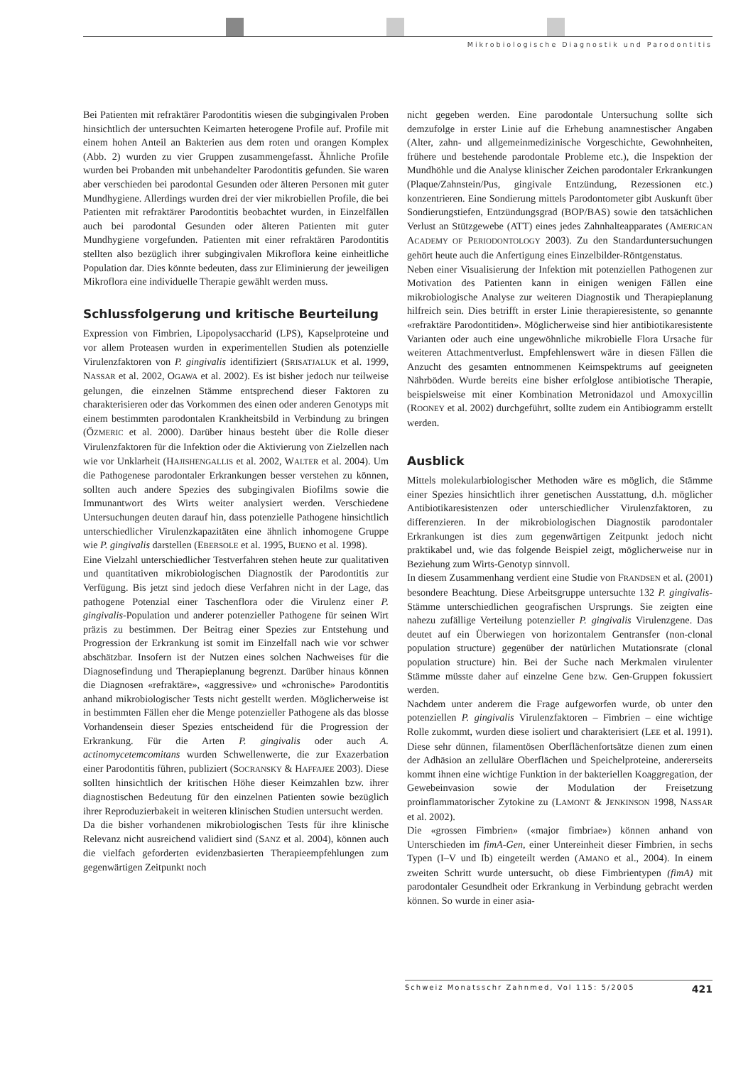Mikrobiologische Diagnostik und Parodontitis
Bei Patienten mit refraktärer Parodontitis wiesen die subgingivalen Proben hinsichtlich der untersuchten Keimarten heterogene Profile auf. Profile mit einem hohen Anteil an Bakterien aus dem roten und orangen Komplex (Abb. 2) wurden zu vier Gruppen zusammengefasst. Ähnliche Profile wurden bei Probanden mit unbehandelter Parodontitis gefunden. Sie waren aber verschieden bei parodontal Gesunden oder älteren Personen mit guter Mundhygiene. Allerdings wurden drei der vier mikrobiellen Profile, die bei Patienten mit refraktärer Parodontitis beobachtet wurden, in Einzelfällen auch bei parodontal Gesunden oder älteren Patienten mit guter Mundhygiene vorgefunden. Patienten mit einer refraktären Parodontitis stellten also bezüglich ihrer subgingivalen Mikroflora keine einheitliche Population dar. Dies könnte bedeuten, dass zur Eliminierung der jeweiligen Mikroflora eine individuelle Therapie gewählt werden muss.
Schlussfolgerung und kritische Beurteilung
Expression von Fimbrien, Lipopolysaccharid (LPS), Kapselproteine und vor allem Proteasen wurden in experimentellen Studien als potenzielle Virulenzfaktoren von P. gingivalis identifiziert (SRISATJALUK et al. 1999, NASSAR et al. 2002, OGAWA et al. 2002). Es ist bisher jedoch nur teilweise gelungen, die einzelnen Stämme entsprechend dieser Faktoren zu charakterisieren oder das Vorkommen des einen oder anderen Genotyps mit einem bestimmten parodontalen Krankheitsbild in Verbindung zu bringen (ÖZMERIC et al. 2000). Darüber hinaus besteht über die Rolle dieser Virulenzfaktoren für die Infektion oder die Aktivierung von Zielzellen nach wie vor Unklarheit (HAJISHENGALLIS et al. 2002, WALTER et al. 2004). Um die Pathogenese parodontaler Erkrankungen besser verstehen zu können, sollten auch andere Spezies des subgingivalen Biofilms sowie die Immunantwort des Wirts weiter analysiert werden. Verschiedene Untersuchungen deuten darauf hin, dass potenzielle Pathogene hinsichtlich unterschiedlicher Virulenzkapazitäten eine ähnlich inhomogene Gruppe wie P. gingivalis darstellen (EBERSOLE et al. 1995, BUENO et al. 1998).
Eine Vielzahl unterschiedlicher Testverfahren stehen heute zur qualitativen und quantitativen mikrobiologischen Diagnostik der Parodontitis zur Verfügung. Bis jetzt sind jedoch diese Verfahren nicht in der Lage, das pathogene Potenzial einer Taschenflora oder die Virulenz einer P. gingivalis-Population und anderer potenzieller Pathogene für seinen Wirt präzis zu bestimmen. Der Beitrag einer Spezies zur Entstehung und Progression der Erkrankung ist somit im Einzelfall nach wie vor schwer abschätzbar. Insofern ist der Nutzen eines solchen Nachweises für die Diagnosefindung und Therapieplanung begrenzt. Darüber hinaus können die Diagnosen «refraktäre», «aggressive» und «chronische» Parodontitis anhand mikrobiologischer Tests nicht gestellt werden. Möglicherweise ist in bestimmten Fällen eher die Menge potenzieller Pathogene als das blosse Vorhandensein dieser Spezies entscheidend für die Progression der Erkrankung. Für die Arten P. gingivalis oder auch A. actinomycetemcomitans wurden Schwellenwerte, die zur Exazerbation einer Parodontitis führen, publiziert (SOCRANSKY & HAFFAJEE 2003). Diese sollten hinsichtlich der kritischen Höhe dieser Keimzahlen bzw. ihrer diagnostischen Bedeutung für den einzelnen Patienten sowie bezüglich ihrer Reproduzierbakeit in weiteren klinischen Studien untersucht werden.
Da die bisher vorhandenen mikrobiologischen Tests für ihre klinische Relevanz nicht ausreichend validiert sind (SANZ et al. 2004), können auch die vielfach geforderten evidenzbasierten Therapieempfehlungen zum gegenwärtigen Zeitpunkt noch
nicht gegeben werden. Eine parodontale Untersuchung sollte sich demzufolge in erster Linie auf die Erhebung anamnestischer Angaben (Alter, zahn- und allgemeinmedizinische Vorgeschichte, Gewohnheiten, frühere und bestehende parodontale Probleme etc.), die Inspektion der Mundhöhle und die Analyse klinischer Zeichen parodontaler Erkrankungen (Plaque/Zahnstein/Pus, gingivale Entzündung, Rezessionen etc.) konzentrieren. Eine Sondierung mittels Parodontometer gibt Auskunft über Sondierungstiefen, Entzündungsgrad (BOP/BAS) sowie den tatsächlichen Verlust an Stützgewebe (ATT) eines jedes Zahnhalteapparates (AMERICAN ACADEMY OF PERIODONTOLOGY 2003). Zu den Standarduntersuchungen gehört heute auch die Anfertigung eines Einzelbilder-Röntgenstatus.
Neben einer Visualisierung der Infektion mit potenziellen Pathogenen zur Motivation des Patienten kann in einigen wenigen Fällen eine mikrobiologische Analyse zur weiteren Diagnostik und Therapieplanung hilfreich sein. Dies betrifft in erster Linie therapieresistente, so genannte «refraktäre Parodontitiden». Möglicherweise sind hier antibiotikaresistente Varianten oder auch eine ungewöhnliche mikrobielle Flora Ursache für weiteren Attachmentverlust. Empfehlenswert wäre in diesen Fällen die Anzucht des gesamten entnommenen Keimspektrums auf geeigneten Nährböden. Wurde bereits eine bisher erfolglose antibiotische Therapie, beispielsweise mit einer Kombination Metronidazol und Amoxycillin (ROONEY et al. 2002) durchgeführt, sollte zudem ein Antibiogramm erstellt werden.
Ausblick
Mittels molekularbiologischer Methoden wäre es möglich, die Stämme einer Spezies hinsichtlich ihrer genetischen Ausstattung, d.h. möglicher Antibiotikaresistenzen oder unterschiedlicher Virulenzfaktoren, zu differenzieren. In der mikrobiologischen Diagnostik parodontaler Erkrankungen ist dies zum gegenwärtigen Zeitpunkt jedoch nicht praktikabel und, wie das folgende Beispiel zeigt, möglicherweise nur in Beziehung zum Wirts-Genotyp sinnvoll.
In diesem Zusammenhang verdient eine Studie von FRANDSEN et al. (2001) besondere Beachtung. Diese Arbeitsgruppe untersuchte 132 P. gingivalis-Stämme unterschiedlichen geografischen Ursprungs. Sie zeigten eine nahezu zufällige Verteilung potenzieller P. gingivalis Virulenzgene. Das deutet auf ein Überwiegen von horizontalem Gentransfer (non-clonal population structure) gegenüber der natürlichen Mutationsrate (clonal population structure) hin. Bei der Suche nach Merkmalen virulenter Stämme müsste daher auf einzelne Gene bzw. Gen-Gruppen fokussiert werden.
Nachdem unter anderem die Frage aufgeworfen wurde, ob unter den potenziellen P. gingivalis Virulenzfaktoren – Fimbrien – eine wichtige Rolle zukommt, wurden diese isoliert und charakterisiert (LEE et al. 1991). Diese sehr dünnen, filamentösen Oberflächenfortsätze dienen zum einen der Adhäsion an zelluläre Oberflächen und Speichelproteine, andererseits kommt ihnen eine wichtige Funktion in der bakteriellen Koaggregation, der Gewebeinvasion sowie der Modulation der Freisetzung proinflammatorischer Zytokine zu (LAMONT & JENKINSON 1998, NASSAR et al. 2002).
Die «grossen Fimbrien» («major fimbriae») können anhand von Unterschieden im fimA-Gen, einer Untereinheit dieser Fimbrien, in sechs Typen (I–V und Ib) eingeteilt werden (AMANO et al., 2004). In einem zweiten Schritt wurde untersucht, ob diese Fimbrientypen (fimA) mit parodontaler Gesundheit oder Erkrankung in Verbindung gebracht werden können. So wurde in einer asia-
Schweiz Monatsschr Zahnmed, Vol 115: 5/2005 421